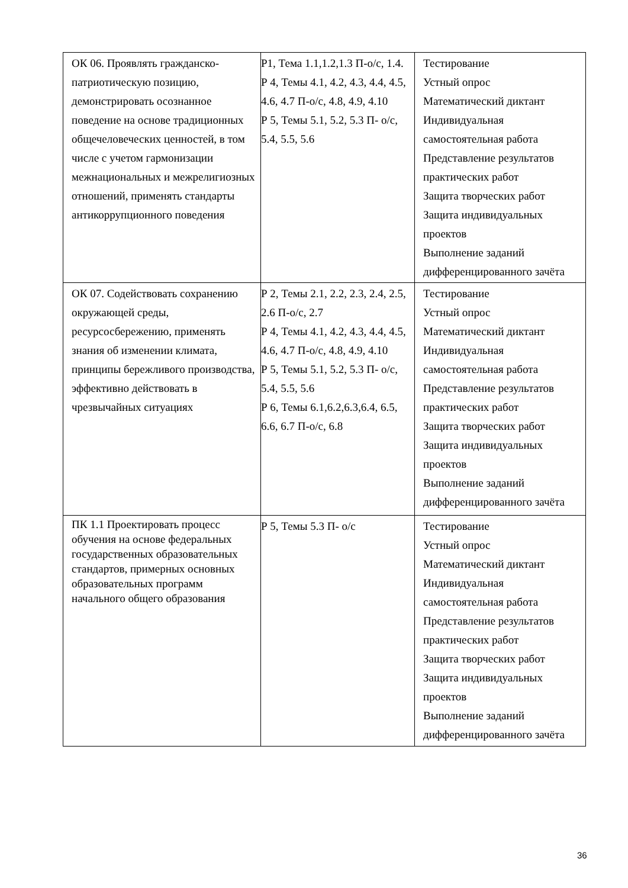| ОК 06. Проявлять гражданско-патриотическую позицию, демонстрировать осознанное поведение на основе традиционных общечеловеческих ценностей, в том числе с учетом гармонизации межнациональных и межрелигиозных отношений, применять стандарты антикоррупционного поведения | Р1, Тема 1.1,1.2,1.3 П-о/с, 1.4. Р 4, Темы 4.1, 4.2, 4.3, 4.4, 4.5, 4.6, 4.7 П-о/с, 4.8, 4.9, 4.10 Р 5, Темы 5.1, 5.2, 5.3 П- о/с, 5.4, 5.5, 5.6 | Тестирование Устный опрос Математический диктант Индивидуальная самостоятельная работа Представление результатов практических работ Защита творческих работ Защита индивидуальных проектов Выполнение заданий дифференцированного зачёта |
| ОК 07. Содействовать сохранению окружающей среды, ресурсосбережению, применять знания об изменении климата, принципы бережливого производства, эффективно действовать в чрезвычайных ситуациях | Р 2, Темы 2.1, 2.2, 2.3, 2.4, 2.5, 2.6 П-о/с, 2.7 Р 4, Темы 4.1, 4.2, 4.3, 4.4, 4.5, 4.6, 4.7 П-о/с, 4.8, 4.9, 4.10 Р 5, Темы 5.1, 5.2, 5.3 П- о/с, 5.4, 5.5, 5.6 Р 6, Темы 6.1,6.2,6.3,6.4, 6.5, 6.6, 6.7 П-о/с, 6.8 | Тестирование Устный опрос Математический диктант Индивидуальная самостоятельная работа Представление результатов практических работ Защита творческих работ Защита индивидуальных проектов Выполнение заданий дифференцированного зачёта |
| ПК 1.1 Проектировать процесс обучения на основе федеральных государственных образовательных стандартов, примерных основных образовательных программ начального общего образования | Р 5, Темы 5.3 П- о/с | Тестирование Устный опрос Математический диктант Индивидуальная самостоятельная работа Представление результатов практических работ Защита творческих работ Защита индивидуальных проектов Выполнение заданий дифференцированного зачёта |
36